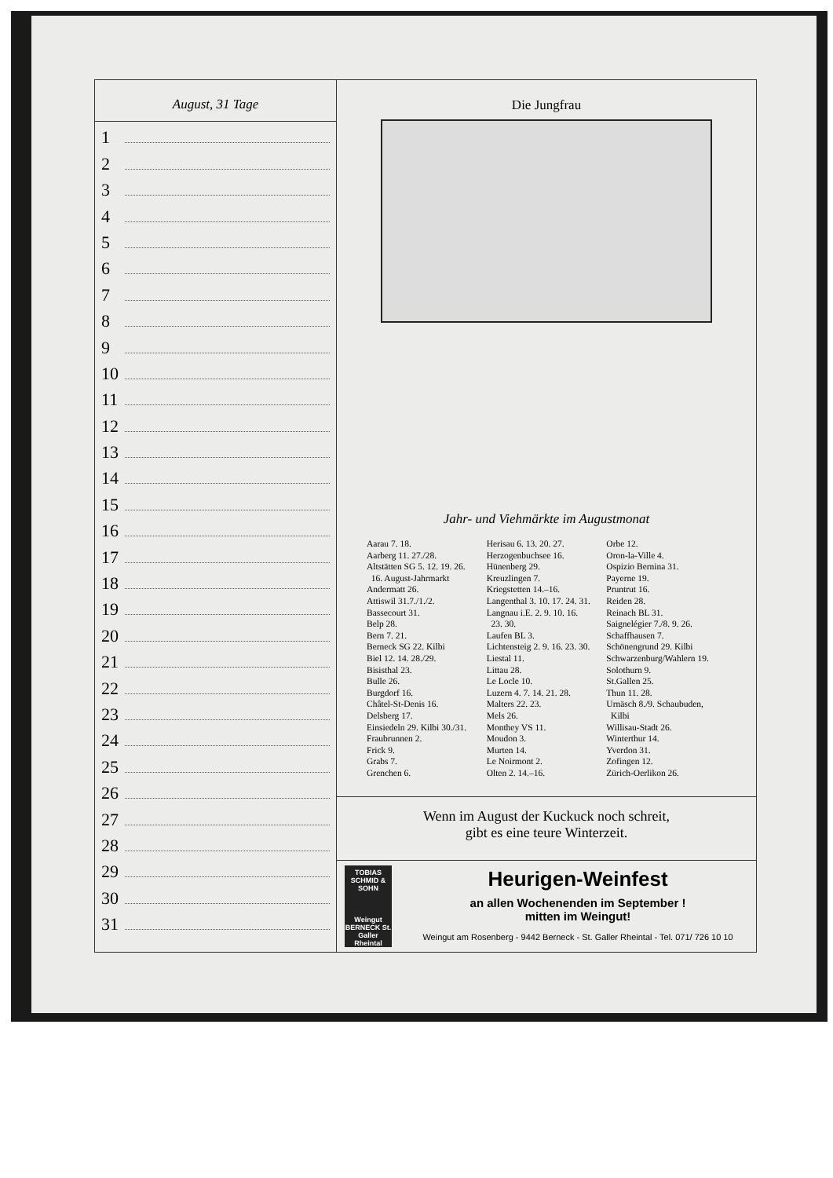August, 31 Tage
1
2
3
4
5
6
7
8
9
10
11
12
13
14
15
16
17
18
19
20
21
22
23
24
25
26
27
28
29
30
31
Die Jungfrau
Jahr- und Viehmärkte im Augustmonat
Aarau 7. 18.
Aarberg 11. 27./28.
Altstätten SG 5. 12. 19. 26.
16. August-Jahrmarkt
Andermatt 26.
Attiswil 31.7./1./2.
Bassecourt 31.
Belp 28.
Bern 7. 21.
Berneck SG 22. Kilbi
Biel 12. 14. 28./29.
Bisisthal 23.
Bulle 26.
Burgdorf 16.
Châtel-St-Denis 16.
Delsberg 17.
Einsiedeln 29. Kilbi 30./31.
Fraubrunnen 2.
Frick 9.
Grabs 7.
Grenchen 6.
Herisau 6. 13. 20. 27.
Herzogenbuchsee 16.
Hünenberg 29.
Kreuzlingen 7.
Kriegstetten 14.–16.
Langenthal 3. 10. 17. 24. 31.
Langnau i.E. 2. 9. 10. 16.
23. 30.
Laufen BL 3.
Lichtensteig 2. 9. 16. 23. 30.
Liestal 11.
Littau 28.
Le Locle 10.
Luzern 4. 7. 14. 21. 28.
Malters 22. 23.
Mels 26.
Monthey VS 11.
Moudon 3.
Murten 14.
Le Noirmont 2.
Olten 2. 14.–16.
Orbe 12.
Oron-la-Ville 4.
Ospizio Bernina 31.
Payerne 19.
Pruntrut 16.
Reiden 28.
Reinach BL 31.
Saignelégier 7./8. 9. 26.
Schaffhausen 7.
Schönengrund 29. Kilbi
Schwarzenburg/Wahlern 19.
Solothurn 9.
St.Gallen 25.
Thun 11. 28.
Urnäsch 8./9. Schaubuden,
Kilbi
Willisau-Stadt 26.
Winterthur 14.
Yverdon 31.
Zofingen 12.
Zürich-Oerlikon 26.
Wenn im August der Kuckuck noch schreit,
gibt es eine teure Winterzeit.
TOBIAS SCHMID & SOHN
Weingut BERNECK St. Galler Rheintal
Heurigen-Weinfest
an allen Wochenenden im September !
mitten im Weingut!
Weingut am Rosenberg - 9442 Berneck - St. Galler Rheintal - Tel. 071/ 726 10 10